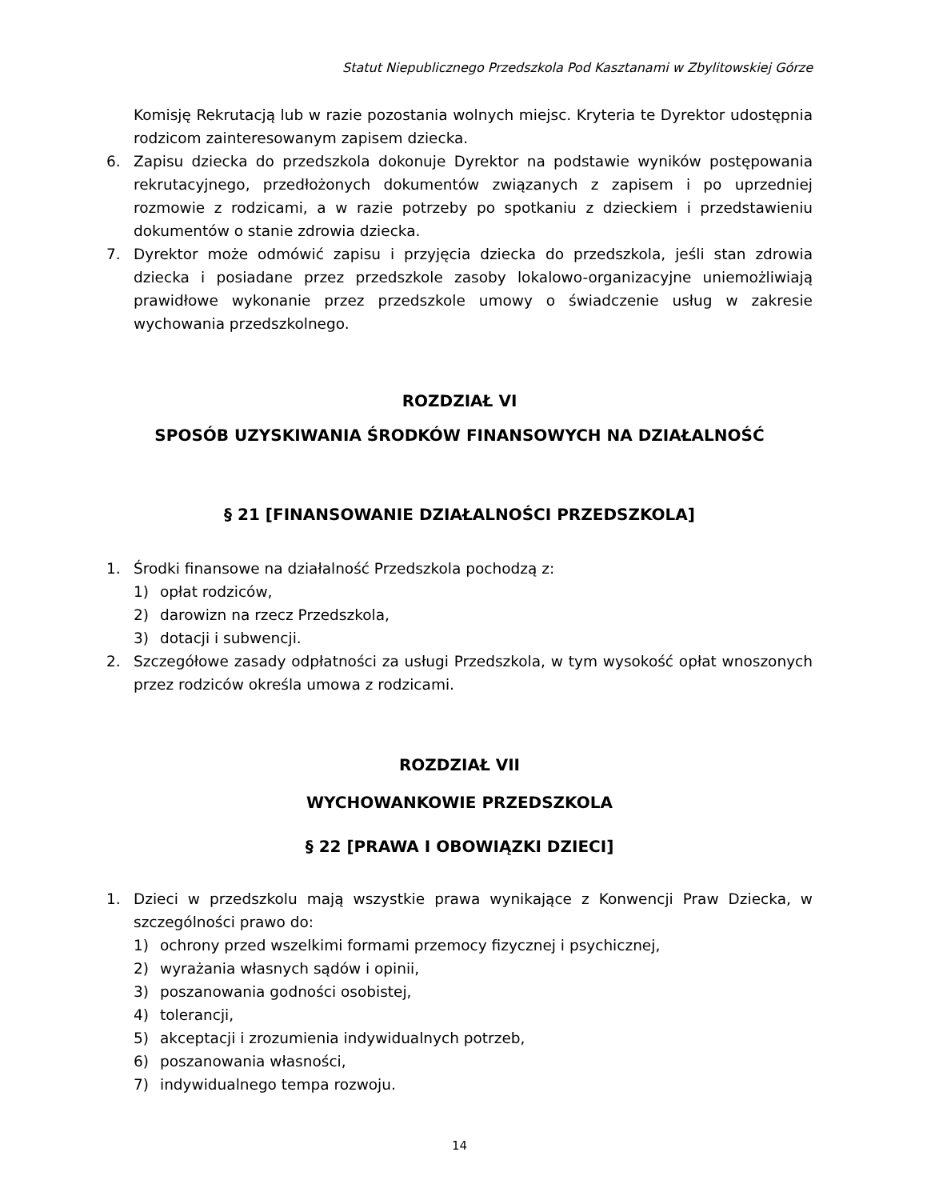Statut Niepublicznego Przedszkola Pod Kasztanami w Zbylitowskiej Górze
Komisję Rekrutacją lub w razie pozostania wolnych miejsc. Kryteria te Dyrektor udostępnia rodzicom zainteresowanym zapisem dziecka.
6. Zapisu dziecka do przedszkola dokonuje Dyrektor na podstawie wyników postępowania rekrutacyjnego, przedłożonych dokumentów związanych z zapisem i po uprzedniej rozmowie z rodzicami, a w razie potrzeby po spotkaniu z dzieckiem i przedstawieniu dokumentów o stanie zdrowia dziecka.
7. Dyrektor może odmówić zapisu i przyjęcia dziecka do przedszkola, jeśli stan zdrowia dziecka i posiadane przez przedszkole zasoby lokalowo-organizacyjne uniemożliwiają prawidłowe wykonanie przez przedszkole umowy o świadczenie usług w zakresie wychowania przedszkolnego.
ROZDZIAŁ VI
SPOSÓB UZYSKIWANIA ŚRODKÓW FINANSOWYCH NA DZIAŁALNOŚĆ
§ 21 [FINANSOWANIE DZIAŁALNOŚCI PRZEDSZKOLA]
1. Środki finansowe na działalność Przedszkola pochodzą z:
1) opłat rodziców,
2) darowizn na rzecz Przedszkola,
3) dotacji i subwencji.
2. Szczegółowe zasady odpłatności za usługi Przedszkola, w tym wysokość opłat wnoszonych przez rodziców określa umowa z rodzicami.
ROZDZIAŁ VII
WYCHOWANKOWIE PRZEDSZKOLA
§ 22 [PRAWA I OBOWIĄZKI DZIECI]
1. Dzieci w przedszkolu mają wszystkie prawa wynikające z Konwencji Praw Dziecka, w szczególności prawo do:
1) ochrony przed wszelkimi formami przemocy fizycznej i psychicznej,
2) wyrażania własnych sądów i opinii,
3) poszanowania godności osobistej,
4) tolerancji,
5) akceptacji i zrozumienia indywidualnych potrzeb,
6) poszanowania własności,
7) indywidualnego tempa rozwoju.
14